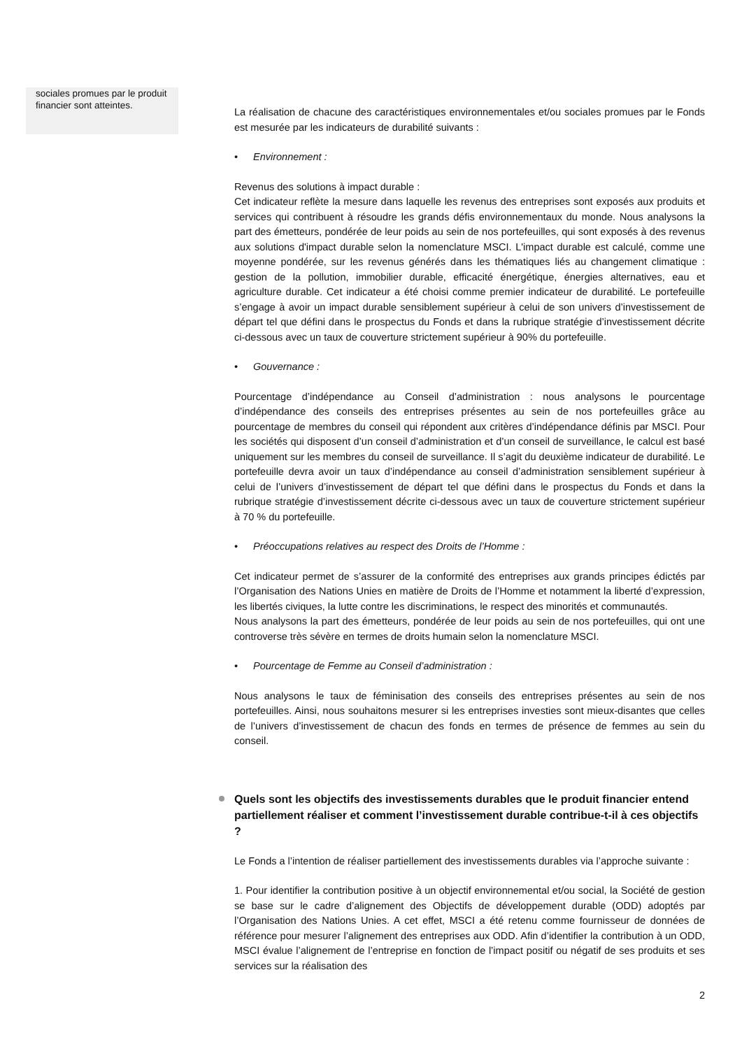sociales promues par le produit financier sont atteintes.
La réalisation de chacune des caractéristiques environnementales et/ou sociales promues par le Fonds est mesurée par les indicateurs de durabilité suivants :
• Environnement :
Revenus des solutions à impact durable :
Cet indicateur reflète la mesure dans laquelle les revenus des entreprises sont exposés aux produits et services qui contribuent à résoudre les grands défis environnementaux du monde. Nous analysons la part des émetteurs, pondérée de leur poids au sein de nos portefeuilles, qui sont exposés à des revenus aux solutions d'impact durable selon la nomenclature MSCI. L'impact durable est calculé, comme une moyenne pondérée, sur les revenus générés dans les thématiques liés au changement climatique : gestion de la pollution, immobilier durable, efficacité énergétique, énergies alternatives, eau et agriculture durable. Cet indicateur a été choisi comme premier indicateur de durabilité. Le portefeuille s’engage à avoir un impact durable sensiblement supérieur à celui de son univers d’investissement de départ tel que défini dans le prospectus du Fonds et dans la rubrique stratégie d’investissement décrite ci-dessous avec un taux de couverture strictement supérieur à 90% du portefeuille.
• Gouvernance :
Pourcentage d’indépendance au Conseil d’administration : nous analysons le pourcentage d’indépendance des conseils des entreprises présentes au sein de nos portefeuilles grâce au pourcentage de membres du conseil qui répondent aux critères d’indépendance définis par MSCI. Pour les sociétés qui disposent d’un conseil d’administration et d’un conseil de surveillance, le calcul est basé uniquement sur les membres du conseil de surveillance. Il s’agit du deuxième indicateur de durabilité. Le portefeuille devra avoir un taux d’indépendance au conseil d’administration sensiblement supérieur à celui de l’univers d’investissement de départ tel que défini dans le prospectus du Fonds et dans la rubrique stratégie d’investissement décrite ci-dessous avec un taux de couverture strictement supérieur à 70 % du portefeuille.
• Préoccupations relatives au respect des Droits de l’Homme :
Cet indicateur permet de s’assurer de la conformité des entreprises aux grands principes édictés par l’Organisation des Nations Unies en matière de Droits de l’Homme et notamment la liberté d’expression, les libertés civiques, la lutte contre les discriminations, le respect des minorités et communautés.
Nous analysons la part des émetteurs, pondérée de leur poids au sein de nos portefeuilles, qui ont une controverse très sévère en termes de droits humain selon la nomenclature MSCI.
• Pourcentage de Femme au Conseil d’administration :
Nous analysons le taux de féminisation des conseils des entreprises présentes au sein de nos portefeuilles. Ainsi, nous souhaitons mesurer si les entreprises investies sont mieux-disantes que celles de l’univers d’investissement de chacun des fonds en termes de présence de femmes au sein du conseil.
Quels sont les objectifs des investissements durables que le produit financier entend partiellement réaliser et comment l’investissement durable contribue-t-il à ces objectifs ?
Le Fonds a l’intention de réaliser partiellement des investissements durables via l’approche suivante :
1. Pour identifier la contribution positive à un objectif environnemental et/ou social, la Société de gestion se base sur le cadre d’alignement des Objectifs de développement durable (ODD) adoptés par l’Organisation des Nations Unies. A cet effet, MSCI a été retenu comme fournisseur de données de référence pour mesurer l’alignement des entreprises aux ODD. Afin d’identifier la contribution à un ODD, MSCI évalue l’alignement de l’entreprise en fonction de l’impact positif ou négatif de ses produits et ses services sur la réalisation des
2